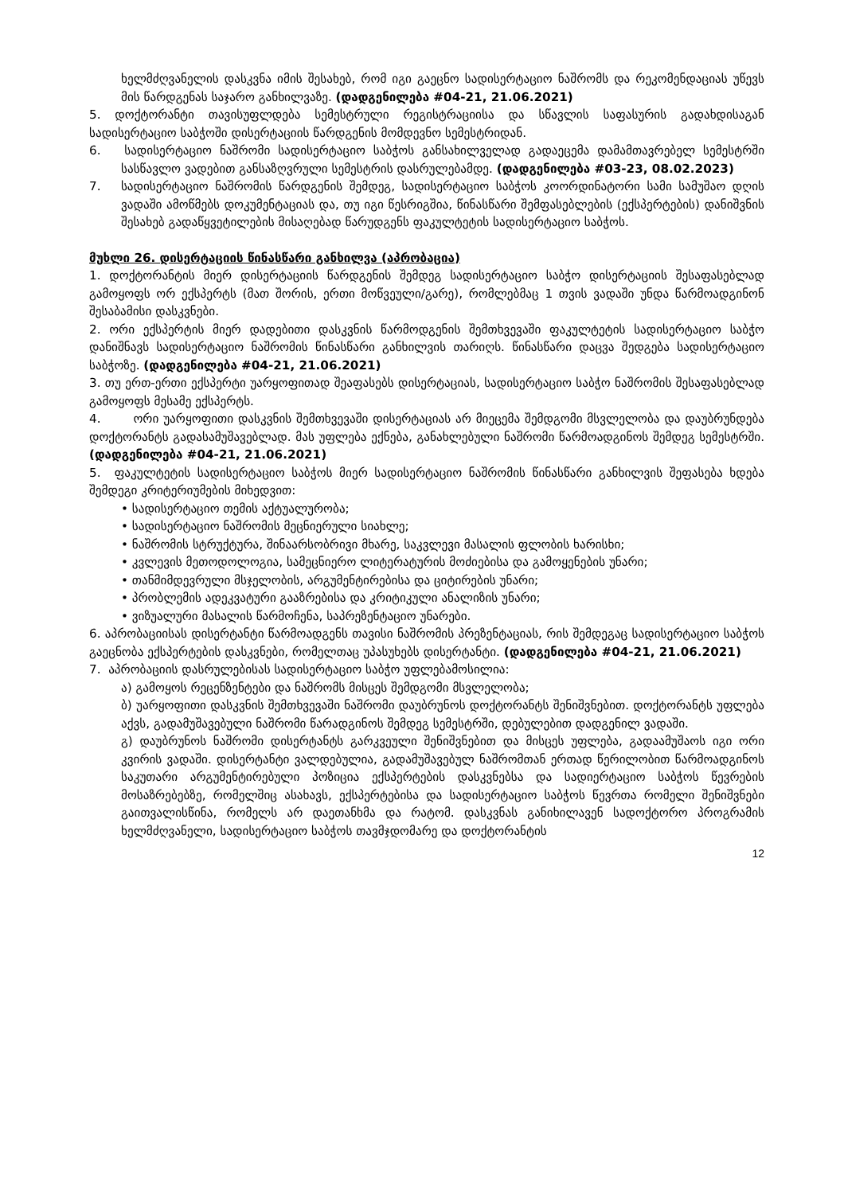ხელმძღვანელის დასკვნა იმის შესახებ, რომ იგი გაეცნო სადისერტაციო ნაშრომს და რეკომენდაციას უწევს მის წარდგენას საჯარო განხილვაზე. (დადგენილება #04-21, 21.06.2021)
5. დოქტორანტი თავისუფლდება სემესტრული რეგისტრაციისა და სწავლის საფასურის გადახდისაგან სადისერტაციო საბჭოში დისერტაციის წარდგენის მომდევნო სემესტრიდან.
6. სადისერტაციო ნაშრომი სადისერტაციო საბჭოს განსახილველად გადაეცემა დამამთავრებელ სემესტრში სასწავლო ვადებით განსაზღვრული სემესტრის დასრულებამდე. (დადგენილება #03-23, 08.02.2023)
7. სადისერტაციო ნაშრომის წარდგენის შემდეგ, სადისერტაციო საბჭოს კოორდინატორი სამი სამუშაო დღის ვადაში ამოწმებს დოკუმენტაციას და, თუ იგი წესრიგშია, წინასწარი შემფასებლების (ექსპერტების) დანიშვნის შესახებ გადაწყვეტილების მისაღებად წარუდგენს ფაკულტეტის სადისერტაციო საბჭოს.
მუხლი 26. დისერტაციის წინასწარი განხილვა (აპრობაცია)
1. დოქტორანტის მიერ დისერტაციის წარდგენის შემდეგ სადისერტაციო საბჭო დისერტაციის შესაფასებლად გამოყოფს ორ ექსპერტს (მათ შორის, ერთი მოწვეული/გარე), რომლებმაც 1 თვის ვადაში უნდა წარმოადგინონ შესაბამისი დასკვნები.
2. ორი ექსპერტის მიერ დადებითი დასკვნის წარმოდგენის შემთხვევაში ფაკულტეტის სადისერტაციო საბჭო დანიშნავს სადისერტაციო ნაშრომის წინასწარი განხილვის თარიღს. წინასწარი დაცვა შედგება სადისერტაციო საბჭოზე. (დადგენილება #04-21, 21.06.2021)
3. თუ ერთ-ერთი ექსპერტი უარყოფითად შეაფასებს დისერტაციას, სადისერტაციო საბჭო ნაშრომის შესაფასებლად გამოყოფს მესამე ექსპერტს.
4. ორი უარყოფითი დასკვნის შემთხვევაში დისერტაციას არ მიეცემა შემდგომი მსვლელობა და დაუბრუნდება დოქტორანტს გადასამუშავებლად. მას უფლება ექნება, განახლებული ნაშრომი წარმოადგინოს შემდეგ სემესტრში. (დადგენილება #04-21, 21.06.2021)
5. ფაკულტეტის სადისერტაციო საბჭოს მიერ სადისერტაციო ნაშრომის წინასწარი განხილვის შეფასება ხდება შემდეგი კრიტერიუმების მიხედვით:
• სადისერტაციო თემის აქტუალურობა;
• სადისერტაციო ნაშრომის მეცნიერული სიახლე;
• ნაშრომის სტრუქტურა, შინაარსობრივი მხარე, საკვლევი მასალის ფლობის ხარისხი;
• კვლევის მეთოდოლოგია, სამეცნიერო ლიტერატურის მოძიებისა და გამოყენების უნარი;
• თანმიმდევრული მსჯელობის, არგუმენტირებისა და ციტირების უნარი;
• პრობლემის ადეკვატური გააზრებისა და კრიტიკული ანალიზის უნარი;
• ვიზუალური მასალის წარმოჩენა, საპრეზენტაციო უნარები.
6. აპრობაციისას დისერტანტი წარმოადგენს თავისი ნაშრომის პრეზენტაციას, რის შემდეგაც სადისერტაციო საბჭოს გაეცნობა ექსპერტების დასკვნები, რომელთაც უპასუხებს დისერტანტი. (დადგენილება #04-21, 21.06.2021)
7. აპრობაციის დასრულებისას სადისერტაციო საბჭო უფლებამოსილია:
ა) გამოყოს რეცენზენტები და ნაშრომს მისცეს შემდგომი მსვლელობა;
ბ) უარყოფითი დასკვნის შემთხვევაში ნაშრომი დაუბრუნოს დოქტორანტს შენიშვნებით. დოქტორანტს უფლება აქვს, გადამუშავებული ნაშრომი წარადგინოს შემდეგ სემესტრში, დებულებით დადგენილ ვადაში.
გ) დაუბრუნოს ნაშრომი დისერტანტს გარკვეული შენიშვნებით და მისცეს უფლება, გადაამუშაოს იგი ორი კვირის ვადაში. დისერტანტი ვალდებულია, გადამუშავებულ ნაშრომთან ერთად წერილობით წარმოადგინოს საკუთარი არგუმენტირებული პოზიცია ექსპერტების დასკვნებსა და სადიერტაციო საბჭოს წევრების მოსაზრებებზე, რომელშიც ასახავს, ექსპერტებისა და სადისერტაციო საბჭოს წევრთა რომელი შენიშვნები გაითვალისწინა, რომელს არ დაეთანხმა და რატომ. დასკვნას განიხილავენ სადოქტორო პროგრამის ხელმძღვანელი, სადისერტაციო საბჭოს თავმჯდომარე და დოქტორანტის
12